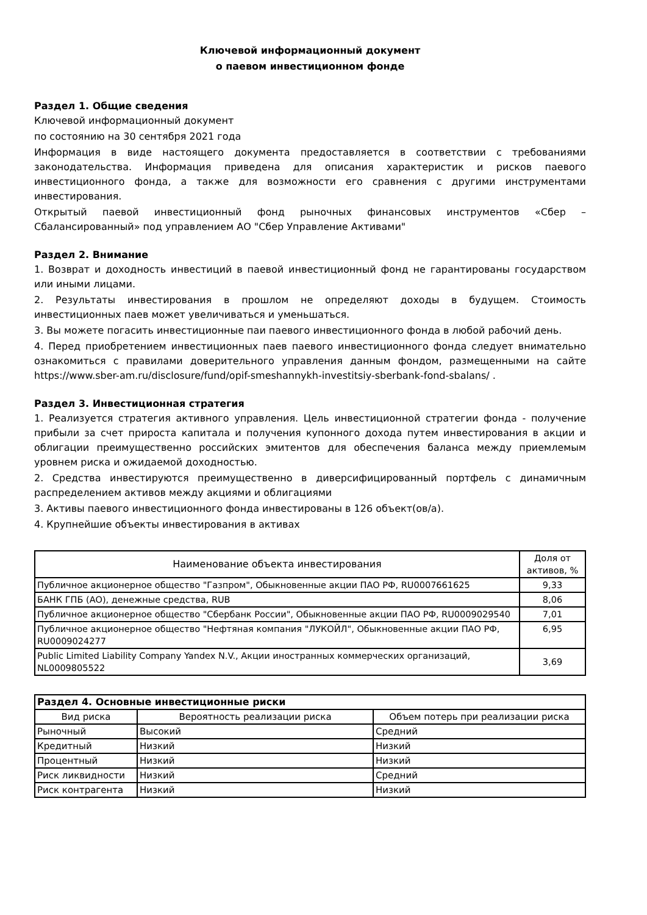Ключевой информационный документ
о паевом инвестиционном фонде
Раздел 1. Общие сведения
Ключевой информационный документ
по состоянию на 30 сентября 2021 года
Информация в виде настоящего документа предоставляется в соответствии с требованиями законодательства. Информация приведена для описания характеристик и рисков паевого инвестиционного фонда, а также для возможности его сравнения с другими инструментами инвестирования.
Открытый паевой инвестиционный фонд рыночных финансовых инструментов «Сбер – Сбалансированный» под управлением АО "Сбер Управление Активами"
Раздел 2. Внимание
1. Возврат и доходность инвестиций в паевой инвестиционный фонд не гарантированы государством или иными лицами.
2. Результаты инвестирования в прошлом не определяют доходы в будущем. Стоимость инвестиционных паев может увеличиваться и уменьшаться.
3. Вы можете погасить инвестиционные паи паевого инвестиционного фонда в любой рабочий день.
4. Перед приобретением инвестиционных паев паевого инвестиционного фонда следует внимательно ознакомиться с правилами доверительного управления данным фондом, размещенными на сайте https://www.sber-am.ru/disclosure/fund/opif-smeshannykh-investitsiy-sberbank-fond-sbalans/ .
Раздел 3. Инвестиционная стратегия
1. Реализуется стратегия активного управления. Цель инвестиционной стратегии фонда - получение прибыли за счет прироста капитала и получения купонного дохода путем инвестирования в акции и облигации преимущественно российских эмитентов для обеспечения баланса между приемлемым уровнем риска и ожидаемой доходностью.
2. Средства инвестируются преимущественно в диверсифицированный портфель с динамичным распределением активов между акциями и облигациями
3. Активы паевого инвестиционного фонда инвестированы в 126 объект(ов/а).
4. Крупнейшие объекты инвестирования в активах
| Наименование объекта инвестирования | Доля от активов, % |
| --- | --- |
| Публичное акционерное общество "Газпром", Обыкновенные акции ПАО РФ, RU0007661625 | 9,33 |
| БАНК ГПБ (АО), денежные средства, RUB | 8,06 |
| Публичное акционерное общество "Сбербанк России", Обыкновенные акции ПАО РФ, RU0009029540 | 7,01 |
| Публичное акционерное общество "Нефтяная компания "ЛУКОЙЛ", Обыкновенные акции ПАО РФ, RU0009024277 | 6,95 |
| Public Limited Liability Company Yandex N.V., Акции иностранных коммерческих организаций, NL0009805522 | 3,69 |
| Раздел 4. Основные инвестиционные риски | | |
| --- | --- | --- |
| Вид риска | Вероятность реализации риска | Объем потерь при реализации риска |
| Рыночный | Высокий | Средний |
| Кредитный | Низкий | Низкий |
| Процентный | Низкий | Низкий |
| Риск ликвидности | Низкий | Средний |
| Риск контрагента | Низкий | Низкий |